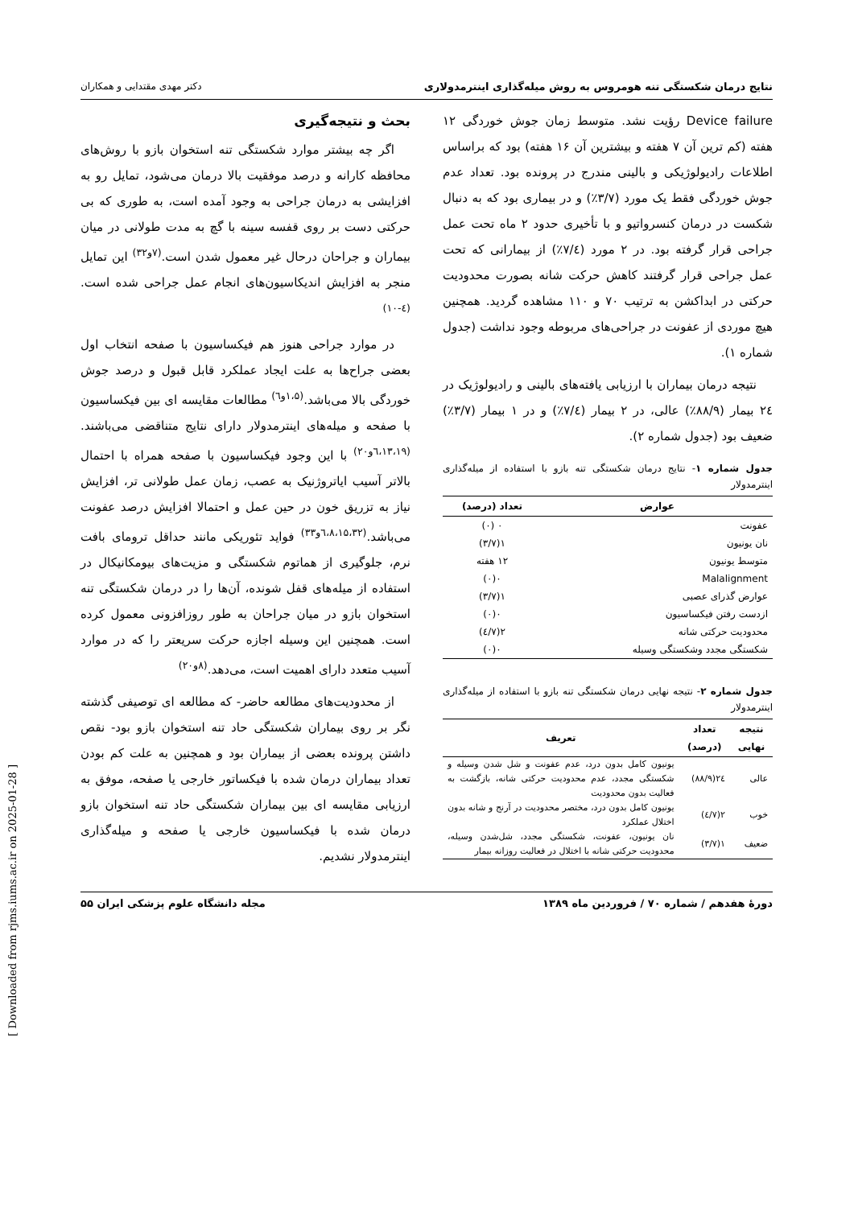نتایج درمان شکستگی تنه هومروس به روش میله‌گذاری اینترمدولاری دکتر مهدی مقتدایی و همکاران
Device failure رؤیت نشد. متوسط زمان جوش خوردگی ۱۲ هفته (کم ترین آن ۷ هفته و بیشترین آن ۱۶ هفته) بود که براساس اطلاعات رادیولوژیکی و بالینی مندرج در پرونده بود. تعداد عدم جوش خوردگی فقط یک مورد (۳/۷٪) و در بیماری بود که به دنبال شکست در درمان کنسرواتیو و با تأخیری حدود ۲ ماه تحت عمل جراحی قرار گرفته بود. در ۲ مورد (۷/٤٪) از بیمارانی که تحت عمل جراحی قرار گرفتند کاهش حرکت شانه بصورت محدودیت حرکتی در ابداکشن به ترتیب ۷۰ و ۱۱۰ مشاهده گردید. همچنین هیچ موردی از عفونت در جراحی‌های مربوطه وجود نداشت (جدول شماره ۱).
نتیجه درمان بیماران با ارزیابی یافته‌های بالینی و رادیولوژیک در ۲٤ بیمار (۸۸/۹٪) عالی، در ۲ بیمار (۷/٤٪) و در ۱ بیمار (۳/۷٪) ضعیف بود (جدول شماره ۲).
جدول شماره ۱- نتایج درمان شکستگی تنه بازو با استفاده از میله‌گذاری اینترمدولار
| عوارض | تعداد (درصد) |
| --- | --- |
| عفونت | ۰ (۰) |
| نان یونیون | ۱(۳/۷) |
| متوسط یونیون | ۱۲ هفته |
| Malalignment | ۰(۰) |
| عوارض گذرای عصبی | ۱(۳/۷) |
| ازدست رفتن فیکساسیون | ۰(۰) |
| محدودیت حرکتی شانه | ۲(۷/٤) |
| شکستگی مجدد وشکستگی وسیله | ۰(۰) |
جدول شماره ۲- نتیجه نهایی درمان شکستگی تنه بازو با استفاده از میله‌گذاری اینترمدولار
| نتیجه نهایی | تعداد (درصد) | تعریف |
| --- | --- | --- |
| عالی | ۲٤(۸۸/۹) | یونیون کامل بدون درد، عدم عفونت و شل شدن وسیله و شکستگی مجدد، عدم محدودیت حرکتی شانه، بازگشت به فعالیت بدون محدودیت |
| خوب | ۲(۷/٤) | یونیون کامل بدون درد، مختصر محدودیت در آرنج و شانه بدون اختلال عملکرد |
| ضعیف | ۱(۳/۷) | نان یونیون، عفونت، شکستگی مجدد، شل‌شدن وسیله، محدودیت حرکتی شانه با اختلال در فعالیت روزانه بیمار |
بحث و نتیجه‌گیری
اگر چه بیشتر موارد شکستگی تنه استخوان بازو با روش‌های محافظه کارانه و درصد موفقیت بالا درمان می‌شود، تمایل رو به افزایشی به درمان جراحی به وجود آمده است، به طوری که بی حرکتی دست بر روی قفسه سینه با گچ به مدت طولانی در میان بیماران و جراحان درحال غیر معمول شدن است.<sup>(۷و۳۲)</sup> این تمایل منجر به افزایش اندیکاسیون‌های انجام عمل جراحی شده است.<sup>(٤-۱۰)</sup>
در موارد جراحی هنوز هم فیکساسیون با صفحه انتخاب اول بعضی جراح‌ها به علت ایجاد عملکرد قابل قبول و درصد جوش خوردگی بالا می‌باشد.<sup>(۱،۵و٦)</sup> مطالعات مقایسه ای بین فیکساسیون با صفحه و میله‌های اینترمدولار دارای نتایج متناقضی می‌باشند.<sup>(٦،۱۳،۱۹و۲۰)</sup> با این وجود فیکساسیون با صفحه همراه با احتمال بالاتر آسیب ایاتروژنیک به عصب، زمان عمل طولانی تر، افزایش نیاز به تزریق خون در حین عمل و احتمالا افزایش درصد عفونت می‌باشد.<sup>(٦،۸،۱۵،۳۲و۳۳)</sup> فواید تئوریکی مانند حداقل ترومای بافت نرم، جلوگیری از هماتوم شکستگی و مزیت‌های بیومکانیکال در استفاده از میله‌های قفل شونده، آن‌ها را در درمان شکستگی تنه استخوان بازو در میان جراحان به طور روزافزونی معمول کرده است. همچنین این وسیله اجازه حرکت سریعتر را که در موارد آسیب متعدد دارای اهمیت است، می‌دهد.<sup>(۸و۲۰)</sup>
از محدودیت‌های مطالعه حاضر- که مطالعه ای توصیفی گذشته نگر بر روی بیماران شکستگی حاد تنه استخوان بازو بود- نقص داشتن پرونده بعضی از بیماران بود و همچنین به علت کم بودن تعداد بیماران درمان شده با فیکساتور خارجی یا صفحه، موفق به ارزیابی مقایسه ای بین بیماران شکستگی حاد تنه استخوان بازو درمان شده با فیکساسیون خارجی یا صفحه و میله‌گذاری اینترمدولار نشدیم.
دورهٔ هفدهم / شماره ۷۰ / فروردین ماه ۱۳۸۹ مجله دانشگاه علوم پزشکی ایران ۵۵
[ Downloaded from rjms.iums.ac.ir on 2025-01-28 ]